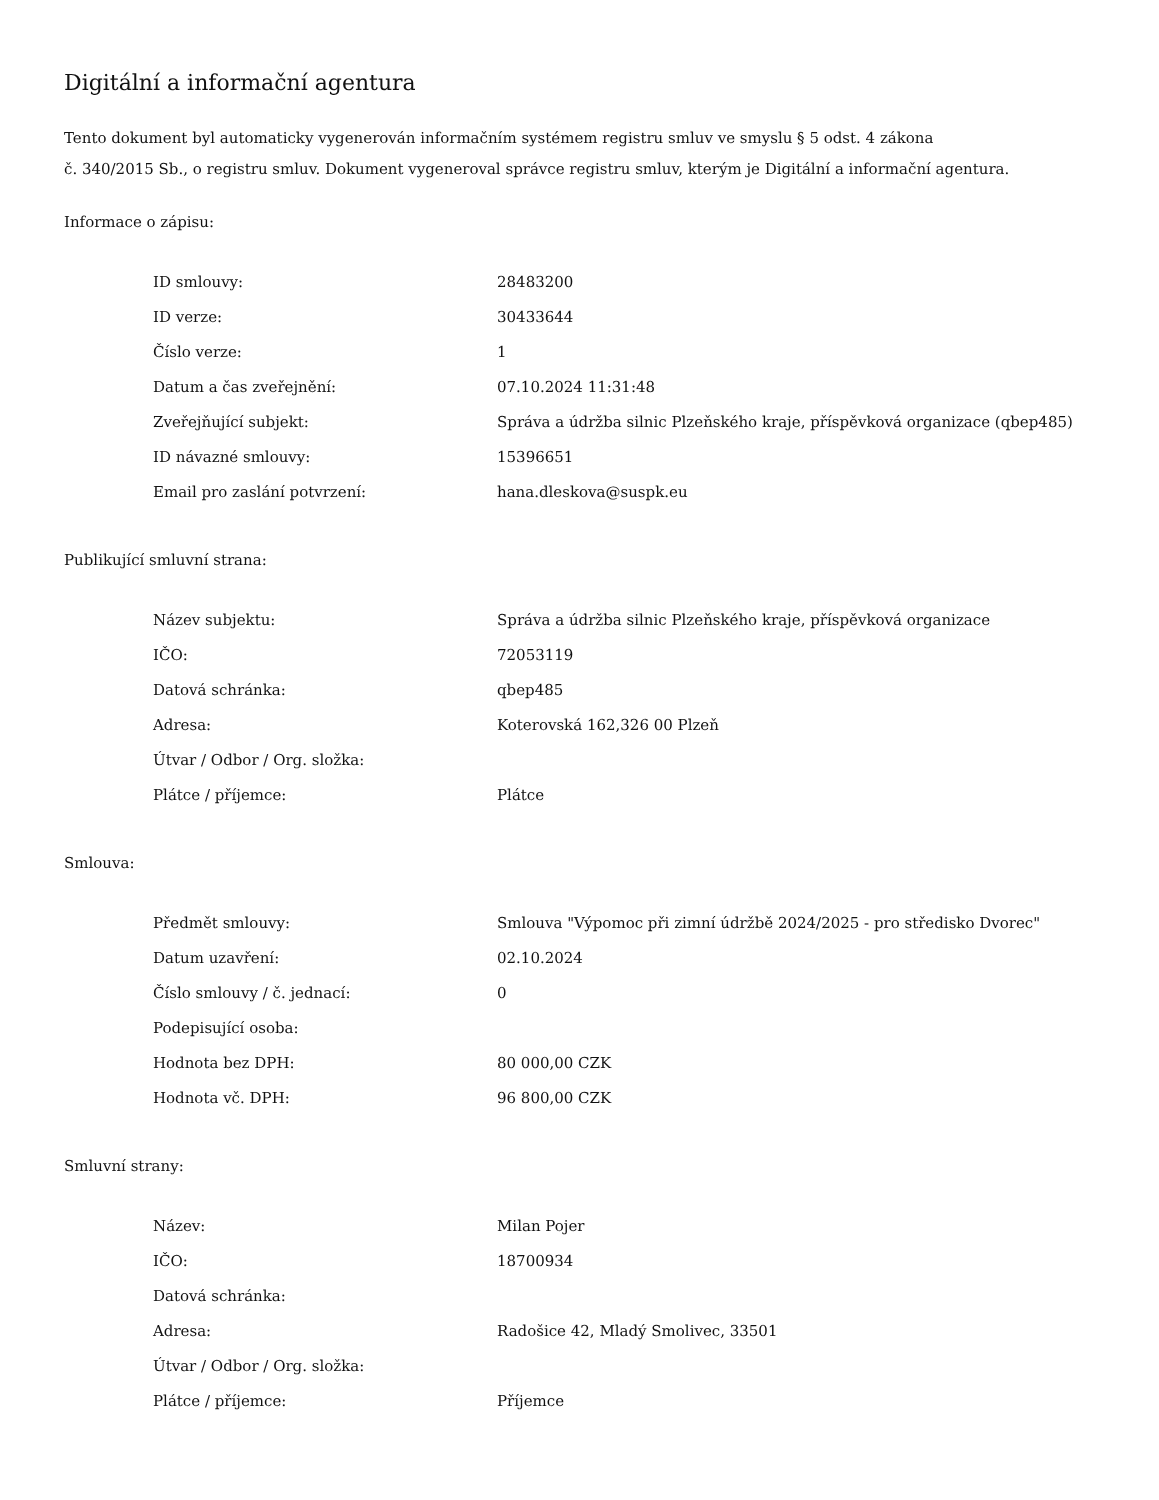Digitální a informační agentura
Tento dokument byl automaticky vygenerován informačním systémem registru smluv ve smyslu § 5 odst. 4 zákona
č. 340/2015 Sb., o registru smluv. Dokument vygeneroval správce registru smluv, kterým je Digitální a informační agentura.
Informace o zápisu:
| ID smlouvy: | 28483200 |
| ID verze: | 30433644 |
| Číslo verze: | 1 |
| Datum a čas zveřejnění: | 07.10.2024 11:31:48 |
| Zveřejňující subjekt: | Správa a údržba silnic Plzeňského kraje, příspěvková organizace (qbep485) |
| ID návazné smlouvy: | 15396651 |
| Email pro zaslání potvrzení: | hana.dleskova@suspk.eu |
Publikující smluvní strana:
| Název subjektu: | Správa a údržba silnic Plzeňského kraje, příspěvková organizace |
| IČO: | 72053119 |
| Datová schránka: | qbep485 |
| Adresa: | Koterovská 162,326 00 Plzeň |
| Útvar / Odbor / Org. složka: | |
| Plátce / příjemce: | Plátce |
Smlouva:
| Předmět smlouvy: | Smlouva "Výpomoc při zimní údržbě 2024/2025 - pro středisko Dvorec" |
| Datum uzavření: | 02.10.2024 |
| Číslo smlouvy / č. jednací: | 0 |
| Podepisující osoba: | |
| Hodnota bez DPH: | 80 000,00 CZK |
| Hodnota vč. DPH: | 96 800,00 CZK |
Smluvní strany:
| Název: | Milan Pojer |
| IČO: | 18700934 |
| Datová schránka: | |
| Adresa: | Radošice 42, Mladý Smolivec, 33501 |
| Útvar / Odbor / Org. složka: | |
| Plátce / příjemce: | Příjemce |